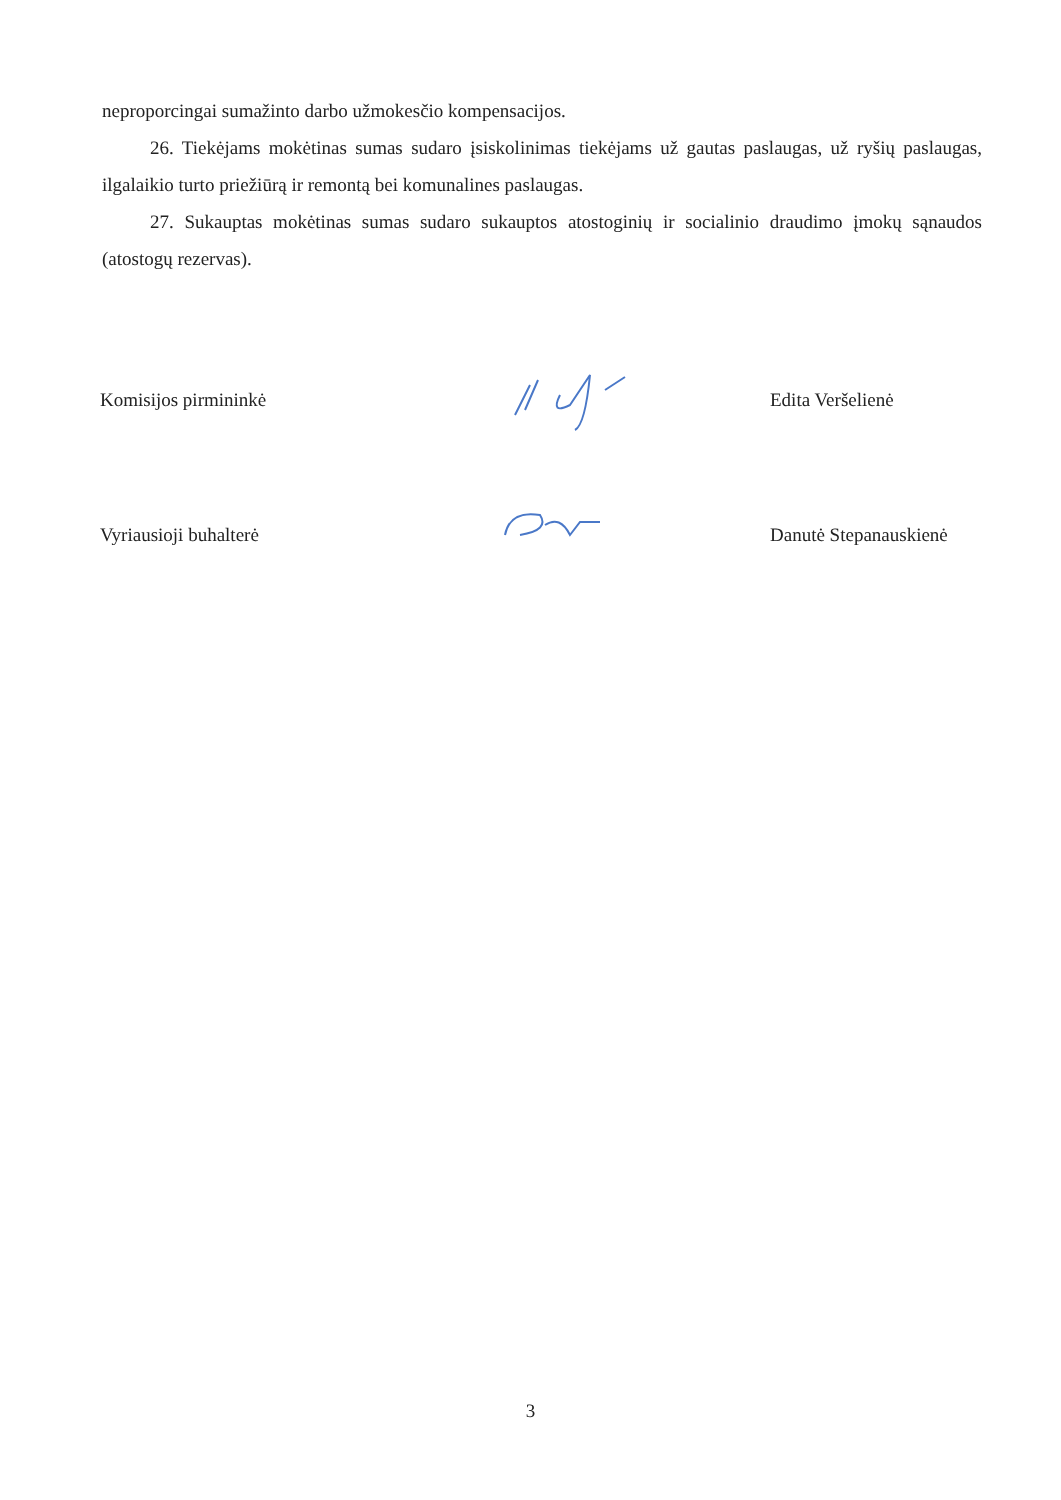neproporcingai sumažinto darbo užmokesčio kompensacijos.
26. Tiekėjams mokėtinas sumas sudaro įsiskolinimas tiekėjams už gautas paslaugas, už ryšių paslaugas, ilgalaikio turto priežiūrą ir remontą bei komunalines paslaugas.
27. Sukauptas mokėtinas sumas sudaro sukauptos atostoginių ir socialinio draudimo įmokų sąnaudos (atostogų rezervas).
Komisijos pirmininkė Edita Veršelienė
Vyriausioji buhalterė Danutė Stepanauskienė
3